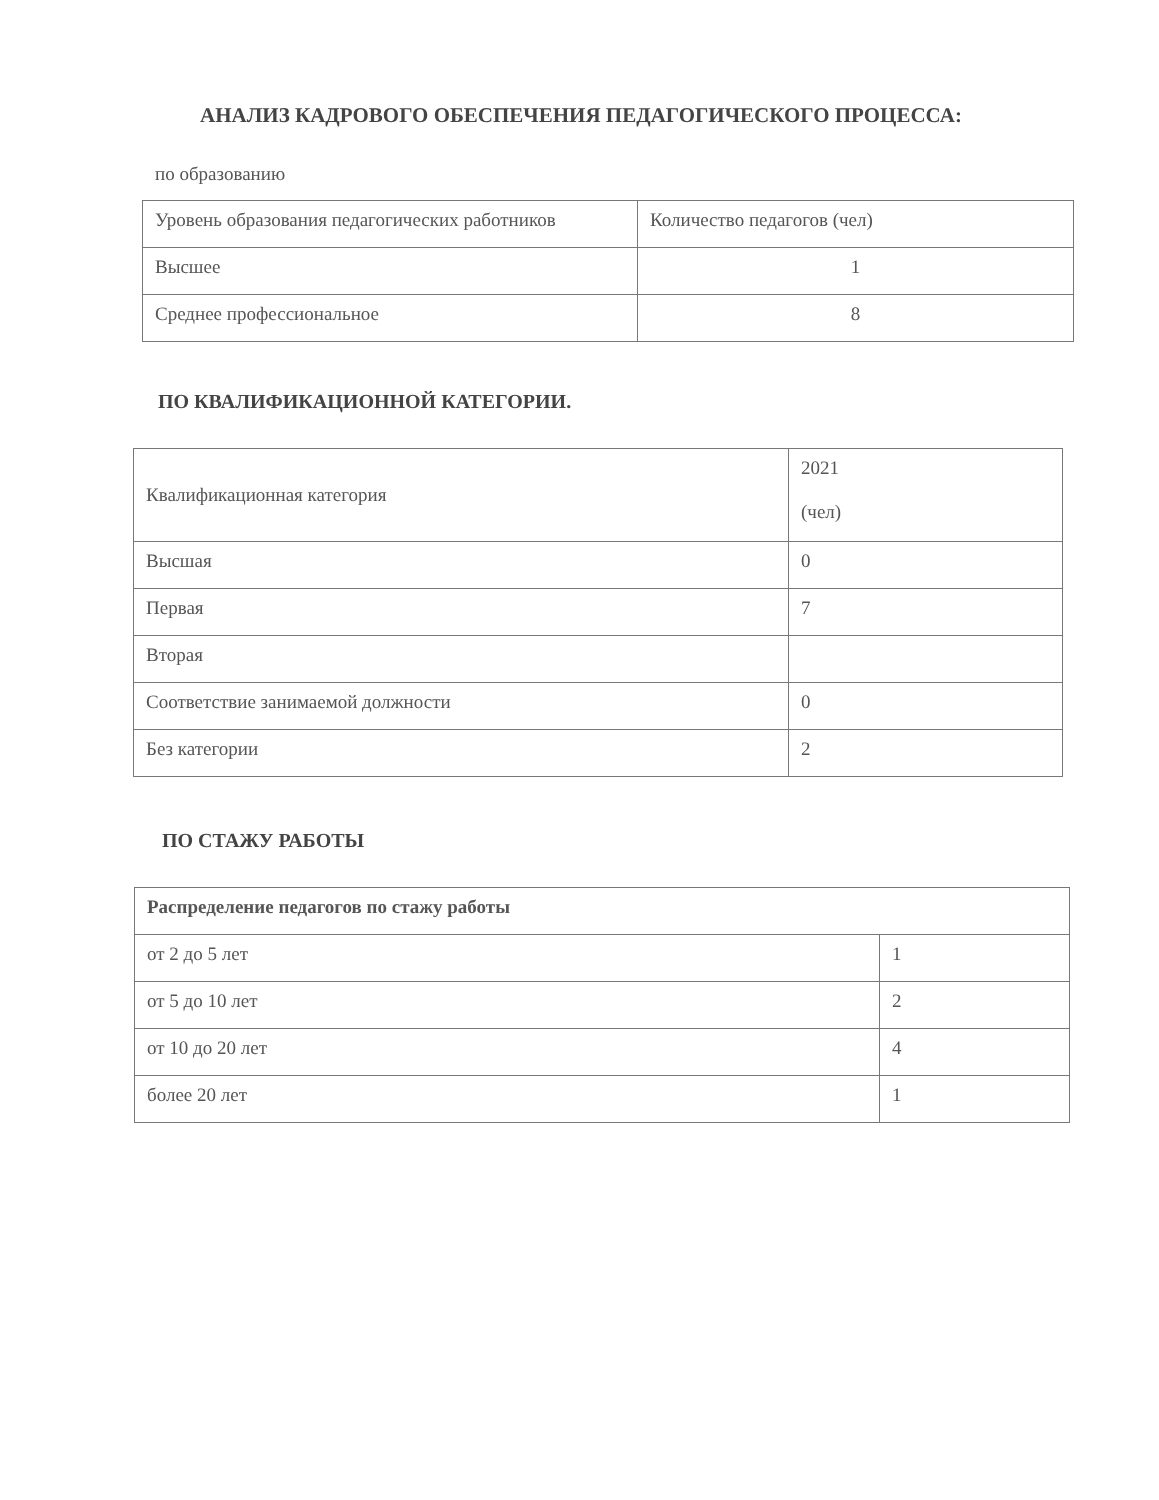АНАЛИЗ КАДРОВОГО ОБЕСПЕЧЕНИЯ ПЕДАГОГИЧЕСКОГО ПРОЦЕССА:
по образованию
| Уровень образования педагогических работников | Количество педагогов (чел) |
| Высшее | 1 |
| Среднее профессиональное | 8 |
ПО КВАЛИФИКАЦИОННОЙ КАТЕГОРИИ.
| Квалификационная категория | 2021 (чел) |
| Высшая | 0 |
| Первая | 7 |
| Вторая | |
| Соответствие занимаемой должности | 0 |
| Без категории | 2 |
ПО СТАЖУ РАБОТЫ
| Распределение педагогов по стажу работы | |
| от 2 до 5 лет | 1 |
| от 5 до 10 лет | 2 |
| от 10 до 20 лет | 4 |
| более 20 лет | 1 |